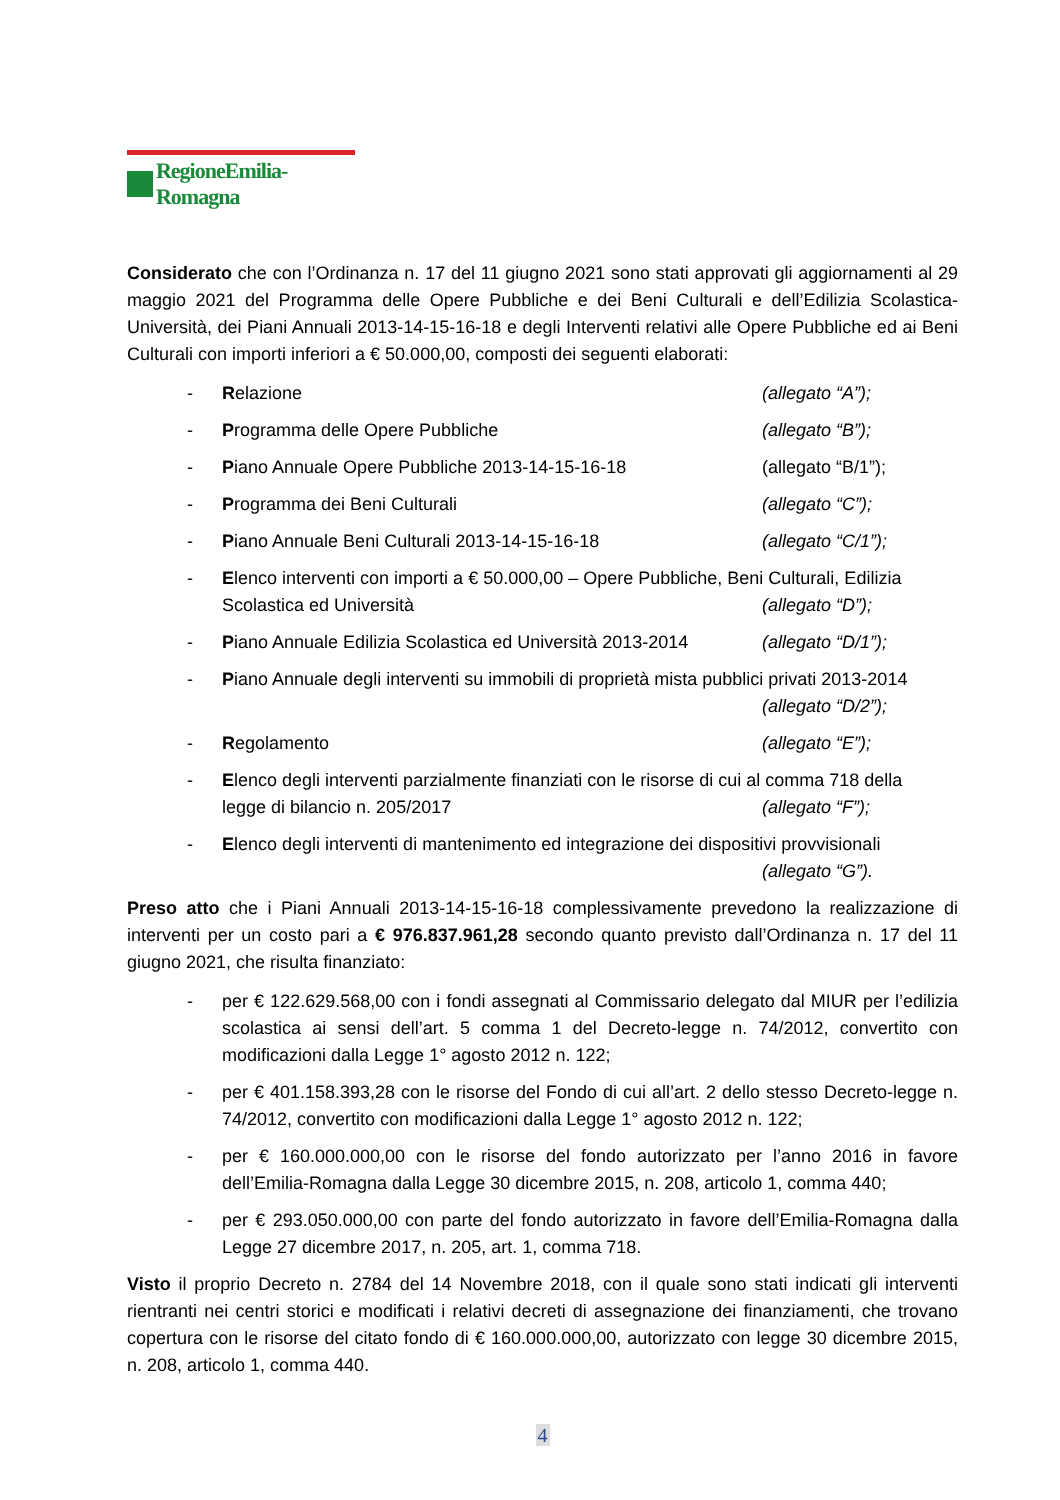RegioneEmilia-Romagna
Considerato che con l’Ordinanza n. 17 del 11 giugno 2021 sono stati approvati gli aggiornamenti al 29 maggio 2021 del Programma delle Opere Pubbliche e dei Beni Culturali e dell’Edilizia Scolastica-Università, dei Piani Annuali 2013-14-15-16-18 e degli Interventi relativi alle Opere Pubbliche ed ai Beni Culturali con importi inferiori a € 50.000,00, composti dei seguenti elaborati:
- Relazione (allegato “A”);
- Programma delle Opere Pubbliche (allegato “B”);
- Piano Annuale Opere Pubbliche 2013-14-15-16-18 (allegato “B/1”);
- Programma dei Beni Culturali (allegato “C”);
- Piano Annuale Beni Culturali 2013-14-15-16-18 (allegato “C/1”);
- Elenco interventi con importi a € 50.000,00 – Opere Pubbliche, Beni Culturali, Edilizia
Scolastica ed Università (allegato “D”);
- Piano Annuale Edilizia Scolastica ed Università 2013-2014 (allegato “D/1”);
- Piano Annuale degli interventi su immobili di proprietà mista pubblici privati 2013-2014
(allegato “D/2”);
- Regolamento (allegato “E”);
- Elenco degli interventi parzialmente finanziati con le risorse di cui al comma 718 della
legge di bilancio n. 205/2017 (allegato “F”);
- Elenco degli interventi di mantenimento ed integrazione dei dispositivi provvisionali
(allegato “G”).
Preso atto che i Piani Annuali 2013-14-15-16-18 complessivamente prevedono la realizzazione di interventi per un costo pari a € 976.837.961,28 secondo quanto previsto dall’Ordinanza n. 17 del 11 giugno 2021, che risulta finanziato:
- per € 122.629.568,00 con i fondi assegnati al Commissario delegato dal MIUR per l’edilizia scolastica ai sensi dell’art. 5 comma 1 del Decreto-legge n. 74/2012, convertito con modificazioni dalla Legge 1° agosto 2012 n. 122;
- per € 401.158.393,28 con le risorse del Fondo di cui all’art. 2 dello stesso Decreto-legge n. 74/2012, convertito con modificazioni dalla Legge 1° agosto 2012 n. 122;
- per € 160.000.000,00 con le risorse del fondo autorizzato per l’anno 2016 in favore dell’Emilia-Romagna dalla Legge 30 dicembre 2015, n. 208, articolo 1, comma 440;
- per € 293.050.000,00 con parte del fondo autorizzato in favore dell’Emilia-Romagna dalla Legge 27 dicembre 2017, n. 205, art. 1, comma 718.
Visto il proprio Decreto n. 2784 del 14 Novembre 2018, con il quale sono stati indicati gli interventi rientranti nei centri storici e modificati i relativi decreti di assegnazione dei finanziamenti, che trovano copertura con le risorse del citato fondo di € 160.000.000,00, autorizzato con legge 30 dicembre 2015, n. 208, articolo 1, comma 440.
4